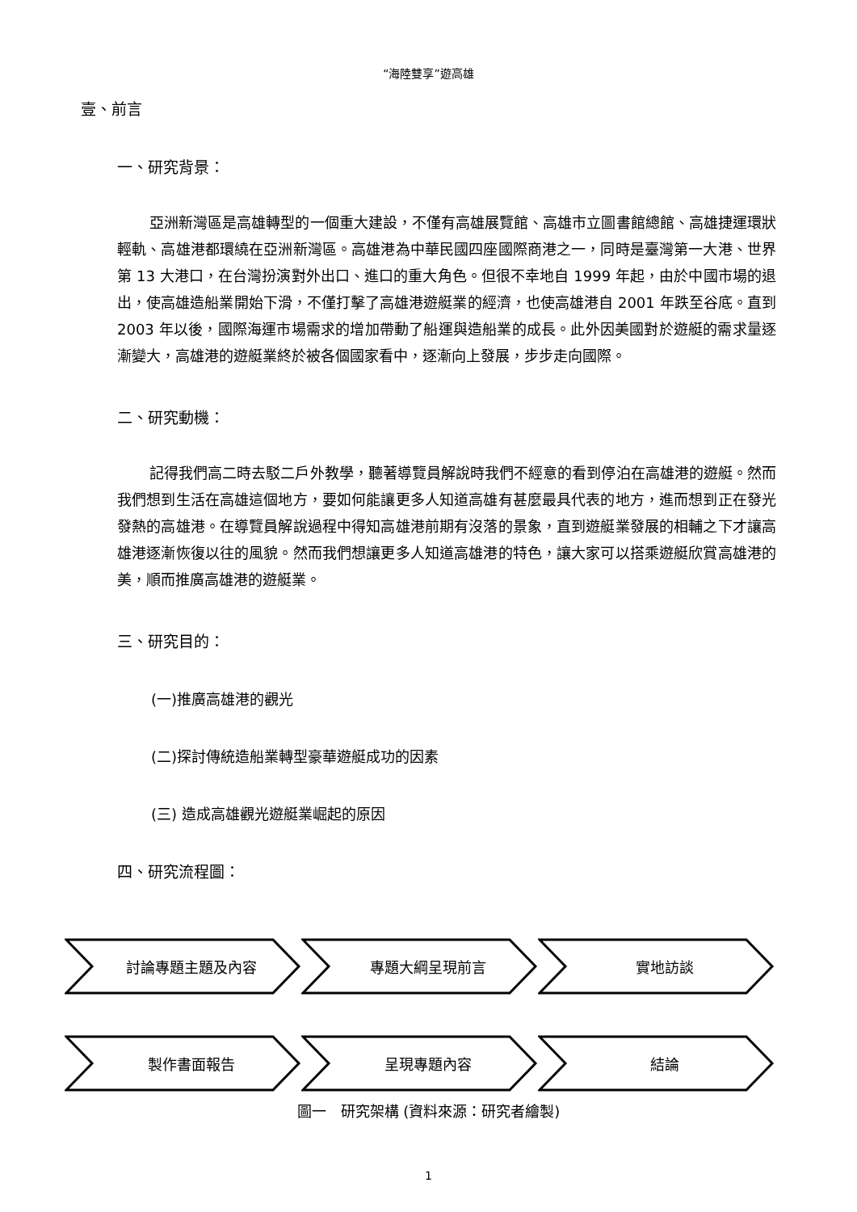“海陸雙享”遊高雄
壹、前言
一、研究背景：
亞洲新灣區是高雄轉型的一個重大建設，不僅有高雄展覽館、高雄市立圖書館總館、高雄捷運環狀輕軌、高雄港都環繞在亞洲新灣區。高雄港為中華民國四座國際商港之一，同時是臺灣第一大港、世界第 13 大港口，在台灣扮演對外出口、進口的重大角色。但很不幸地自 1999 年起，由於中國市場的退出，使高雄造船業開始下滑，不僅打擊了高雄港遊艇業的經濟，也使高雄港自 2001 年跌至谷底。直到 2003 年以後，國際海運市場需求的增加帶動了船運與造船業的成長。此外因美國對於遊艇的需求量逐漸變大，高雄港的遊艇業終於被各個國家看中，逐漸向上發展，步步走向國際。
二、研究動機：
記得我們高二時去駁二戶外教學，聽著導覽員解說時我們不經意的看到停泊在高雄港的遊艇。然而我們想到生活在高雄這個地方，要如何能讓更多人知道高雄有甚麼最具代表的地方，進而想到正在發光發熱的高雄港。在導覽員解說過程中得知高雄港前期有沒落的景象，直到遊艇業發展的相輔之下才讓高雄港逐漸恢復以往的風貌。然而我們想讓更多人知道高雄港的特色，讓大家可以搭乘遊艇欣賞高雄港的美，順而推廣高雄港的遊艇業。
三、研究目的：
(一)推廣高雄港的觀光
(二)探討傳統造船業轉型豪華遊艇成功的因素
(三) 造成高雄觀光遊艇業崛起的原因
四、研究流程圖：
討論專題主題及內容 專題大綱呈現前言 實地訪談
製作書面報告 呈現專題內容 結論
圖一　研究架構 (資料來源：研究者繪製)
1